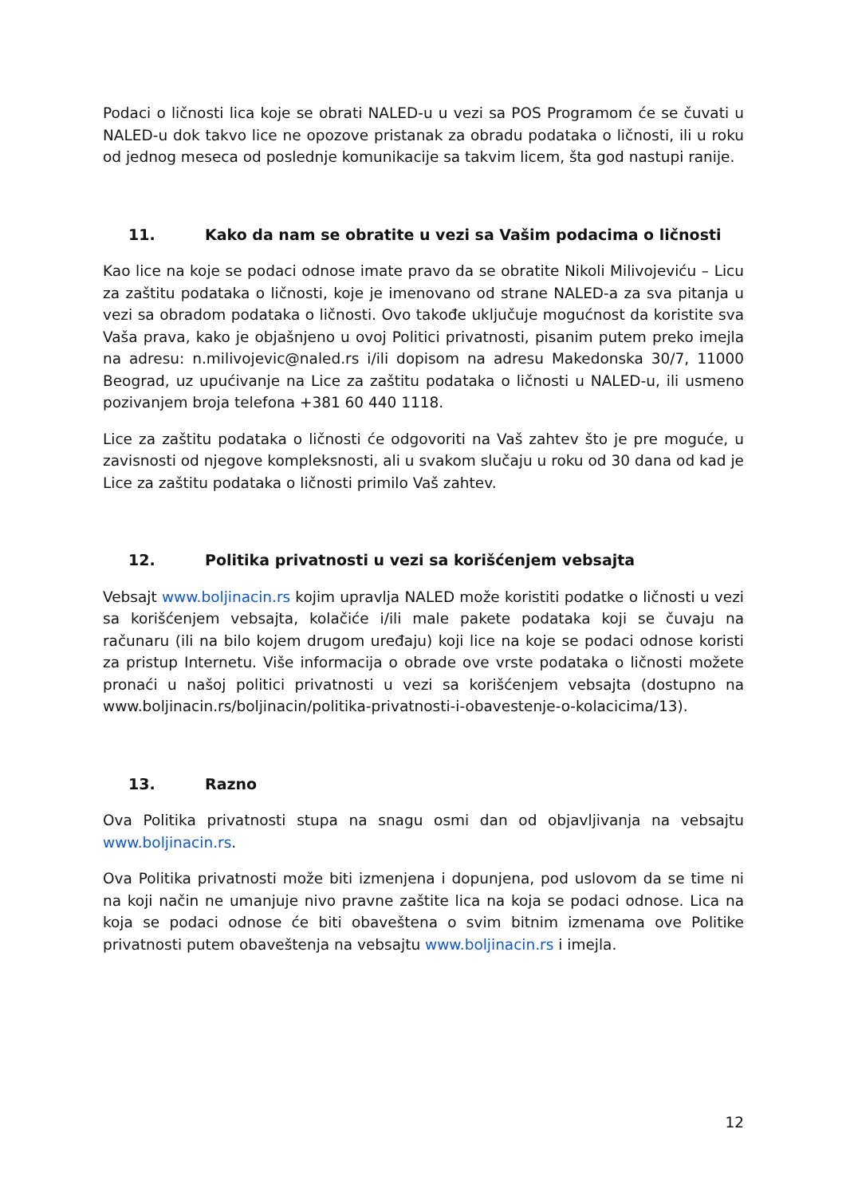Podaci o ličnosti lica koje se obrati NALED-u u vezi sa POS Programom će se čuvati u NALED-u dok takvo lice ne opozove pristanak za obradu podataka o ličnosti, ili u roku od jednog meseca od poslednje komunikacije sa takvim licem, šta god nastupi ranije.
11. Kako da nam se obratite u vezi sa Vašim podacima o ličnosti
Kao lice na koje se podaci odnose imate pravo da se obratite Nikoli Milivojeviću – Licu za zaštitu podataka o ličnosti, koje je imenovano od strane NALED-a za sva pitanja u vezi sa obradom podataka o ličnosti. Ovo takođe uključuje mogućnost da koristite sva Vaša prava, kako je objašnjeno u ovoj Politici privatnosti, pisanim putem preko imejla na adresu: n.milivojevic@naled.rs i/ili dopisom na adresu Makedonska 30/7, 11000 Beograd, uz upućivanje na Lice za zaštitu podataka o ličnosti u NALED-u, ili usmeno pozivanjem broja telefona +381 60 440 1118.
Lice za zaštitu podataka o ličnosti će odgovoriti na Vaš zahtev što je pre moguće, u zavisnosti od njegove kompleksnosti, ali u svakom slučaju u roku od 30 dana od kad je Lice za zaštitu podataka o ličnosti primilo Vaš zahtev.
12. Politika privatnosti u vezi sa korišćenjem vebsajta
Vebsajt www.boljinacin.rs kojim upravlja NALED može koristiti podatke o ličnosti u vezi sa korišćenjem vebsajta, kolačiće i/ili male pakete podataka koji se čuvaju na računaru (ili na bilo kojem drugom uređaju) koji lice na koje se podaci odnose koristi za pristup Internetu. Više informacija o obrade ove vrste podataka o ličnosti možete pronaći u našoj politici privatnosti u vezi sa korišćenjem vebsajta (dostupno na www.boljinacin.rs/boljinacin/politika-privatnosti-i-obavestenje-o-kolacicima/13).
13. Razno
Ova Politika privatnosti stupa na snagu osmi dan od objavljivanja na vebsajtu www.boljinacin.rs.
Ova Politika privatnosti može biti izmenjena i dopunjena, pod uslovom da se time ni na koji način ne umanjuje nivo pravne zaštite lica na koja se podaci odnose. Lica na koja se podaci odnose će biti obaveštena o svim bitnim izmenama ove Politike privatnosti putem obaveštenja na vebsajtu www.boljinacin.rs i imejla.
12